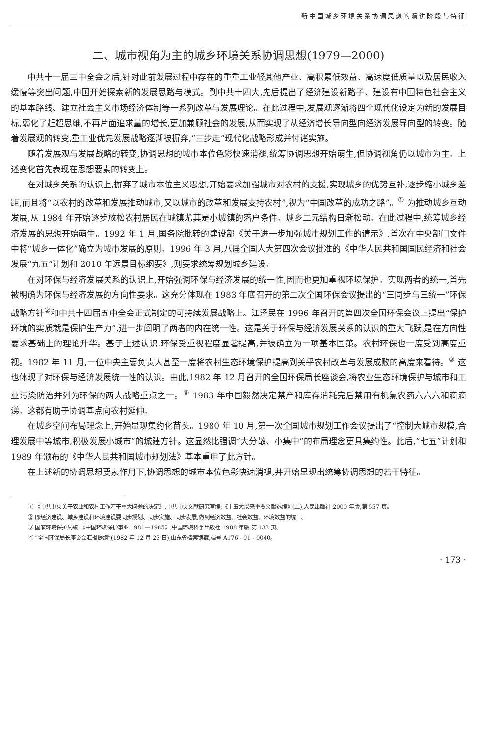新中国城乡环境关系协调思想的演进阶段与特征
二、城市视角为主的城乡环境关系协调思想(1979—2000)
中共十一届三中全会之后,针对此前发展过程中存在的重重工业轻其他产业、高积累低效益、高速度低质量以及居民收入缓慢等突出问题,中国开始探索新的发展思路与模式。到中共十四大,先后提出了经济建设新路子、建设有中国特色社会主义的基本路线、建立社会主义市场经济体制等一系列改革与发展理论。在此过程中,发展观逐渐将四个现代化设定为新的发展目标,弱化了赶超思维,不再片面追求量的增长,更加兼顾社会的发展,从而实现了从经济增长导向型向经济发展导向型的转变。随着发展观的转变,重工业优先发展战略逐渐被摒弃,“三步走”现代化战略形成并付诸实施。
随着发展观与发展战略的转变,协调思想的城市本位色彩快速消褪,统筹协调思想开始萌生,但协调视角仍以城市为主。上述变化首先表现在思想要素的转变上。
在对城乡关系的认识上,摒弃了城市本位主义思想,开始要求加强城市对农村的支援,实现城乡的优势互补,逐步缩小城乡差距,而且将“以农村的改革和发展推动城市,又以城市的改革和发展支持农村”,视为“中国改革的成功之路”。<sup>①</sup> 为推动城乡互动发展,从 1984 年开始逐步放松农村居民在城镇尤其是小城镇的落户条件。城乡二元结构日渐松动。在此过程中,统筹城乡经济发展的思想开始萌生。1992 年 1 月,国务院批转的建设部《关于进一步加强城市规划工作的请示》,首次在中央部门文件中将“城乡一体化”确立为城市发展的原则。1996 年 3 月,八届全国人大第四次会议批准的《中华人民共和国国民经济和社会发展“九五”计划和 2010 年远景目标纲要》,则要求统筹规划城乡建设。
在对环保与经济发展关系的认识上,开始强调环保与经济发展的统一性,因而也更加重视环境保护。实现两者的统一,首先被明确为环保与经济发展的方向性要求。这充分体现在 1983 年底召开的第二次全国环保会议提出的“三同步与三统一”环保战略方针<sup>②</sup>和中共十四届五中全会正式制定的可持续发展战略上。江泽民在 1996 年召开的第四次全国环保会议上提出“保护环境的实质就是保护生产力”,进一步阐明了两者的内在统一性。这是关于环保与经济发展关系的认识的重大飞跃,是在方向性要求基础上的理论升华。基于上述认识,环保受重视程度显著提高,并被确立为一项基本国策。农村环保也一度受到高度重视。1982 年 11 月,一位中央主要负责人甚至一度将农村生态环境保护提高到关乎农村改革与发展成败的高度来看待。<sup>③</sup> 这也体现了对环保与经济发展统一性的认识。由此,1982 年 12 月召开的全国环保局长座谈会,将农业生态环境保护与城市和工业污染防治并列为环保的两大战略重点之一。<sup>④</sup> 1983 年中国毅然决定禁产和库存消耗完后禁用有机氯农药六六六和滴滴涕。这都有助于协调基点向农村延伸。
在城乡空间布局理念上,开始显现集约化苗头。1980 年 10 月,第一次全国城市规划工作会议提出了“控制大城市规模,合理发展中等城市,积极发展小城市”的城建方针。这显然比强调“大分散、小集中”的布局理念更具集约性。此后,“七五”计划和 1989 年颁布的《中华人民共和国城市规划法》基本重申了此方针。
在上述新的协调思想要素作用下,协调思想的城市本位色彩快速消褪,并开始显现出统筹协调思想的若干特征。
① 《中共中央关于农业和农村工作若干重大问题的决定》,中共中央文献研究室编:《十五大以来重要文献选编》(上),人民出版社 2000 年版,第 557 页。
② 即经济建设、城乡建设和环境建设要同步规划、同步实施、同步发展,做到经济效益、社会效益、环境效益的统一。
③ 国家环境保护局编:《中国环境保护事业 1981—1985》,中国环境科学出版社 1988 年版,第 133 页。
④ “全国环保局长座谈会汇报提纲”(1982 年 12 月 23 日),山东省档案馆藏,档号 A176 - 01 - 0040。
· 173 ·